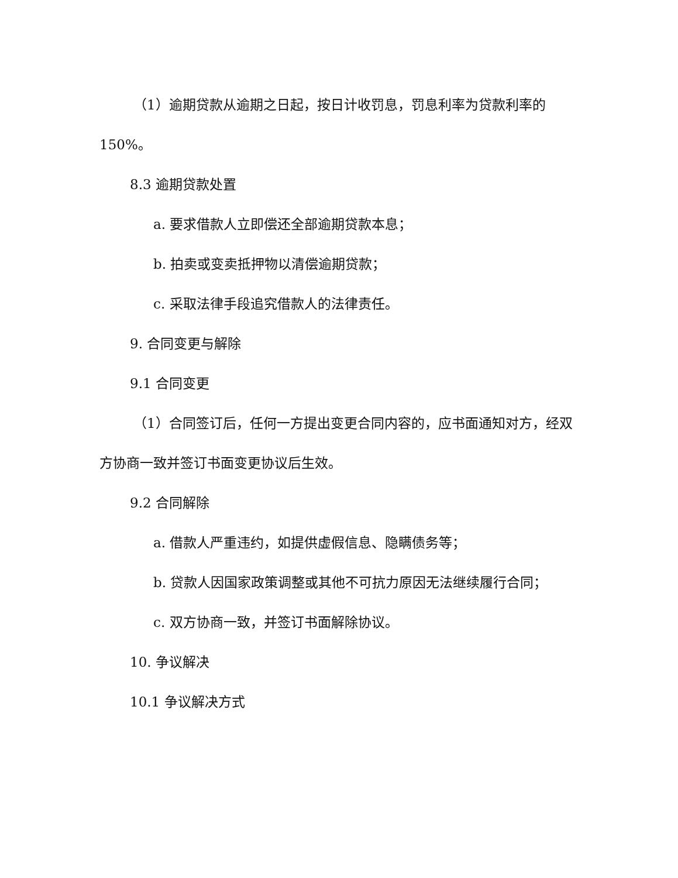（1）逾期贷款从逾期之日起，按日计收罚息，罚息利率为贷款利率的150%。
8.3 逾期贷款处置
a. 要求借款人立即偿还全部逾期贷款本息；
b. 拍卖或变卖抵押物以清偿逾期贷款；
c. 采取法律手段追究借款人的法律责任。
9. 合同变更与解除
9.1 合同变更
（1）合同签订后，任何一方提出变更合同内容的，应书面通知对方，经双方协商一致并签订书面变更协议后生效。
9.2 合同解除
a. 借款人严重违约，如提供虚假信息、隐瞒债务等；
b. 贷款人因国家政策调整或其他不可抗力原因无法继续履行合同；
c. 双方协商一致，并签订书面解除协议。
10. 争议解决
10.1 争议解决方式